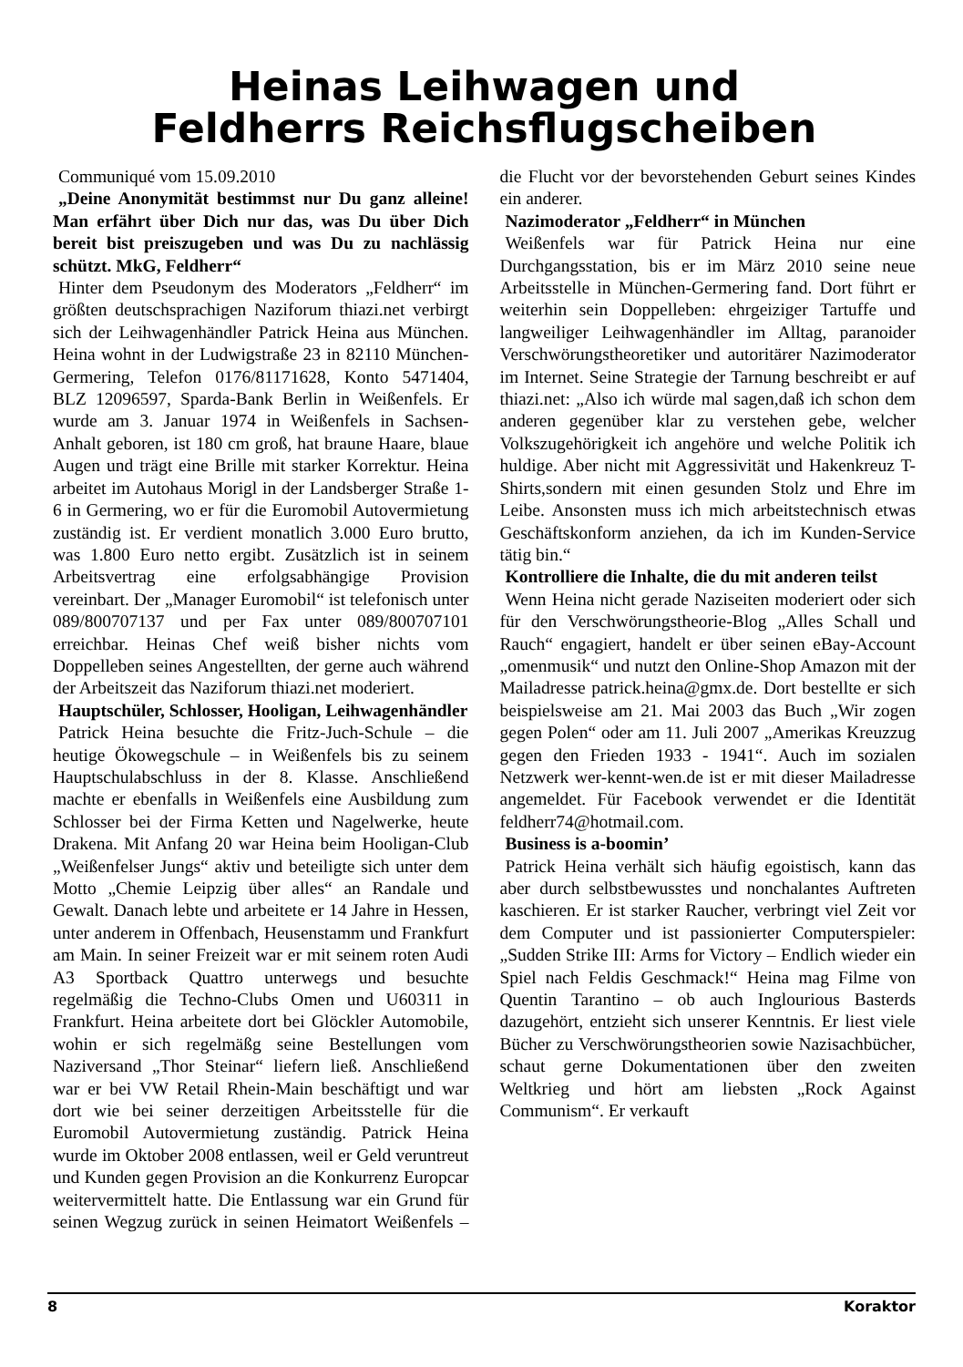Heinas Leihwagen und
Feldherrs Reichsflugscheiben
Communiqué vom 15.09.2010
„Deine Anonymität bestimmst nur Du ganz alleine! Man erfährt über Dich nur das, was Du über Dich bereit bist preiszugeben und was Du zu nachlässig schützt. MkG, Feldherr“
Hinter dem Pseudonym des Moderators „Feldherr“ im größten deutschsprachigen Naziforum thiazi.net verbirgt sich der Leihwagenhändler Patrick Heina aus München. Heina wohnt in der Ludwigstraße 23 in 82110 München-Germering, Telefon 0176/81171628, Konto 5471404, BLZ 12096597, Sparda-Bank Berlin in Weißenfels. Er wurde am 3. Januar 1974 in Weißenfels in Sachsen-Anhalt geboren, ist 180 cm groß, hat braune Haare, blaue Augen und trägt eine Brille mit starker Korrektur. Heina arbeitet im Autohaus Morigl in der Landsberger Straße 1-6 in Germering, wo er für die Euromobil Autovermietung zuständig ist. Er verdient monatlich 3.000 Euro brutto, was 1.800 Euro netto ergibt. Zusätzlich ist in seinem Arbeitsvertrag eine erfolgsabhängige Provision vereinbart. Der „Manager Euromobil“ ist telefonisch unter 089/800707137 und per Fax unter 089/800707101 erreichbar. Heinas Chef weiß bisher nichts vom Doppelleben seines Angestellten, der gerne auch während der Arbeitszeit das Naziforum thiazi.net moderiert.
Hauptschüler, Schlosser, Hooligan, Leihwagenhändler
Patrick Heina besuchte die Fritz-Juch-Schule – die heutige Ökowegschule – in Weißenfels bis zu seinem Hauptschulabschluss in der 8. Klasse. Anschließend machte er ebenfalls in Weißenfels eine Ausbildung zum Schlosser bei der Firma Ketten und Nagelwerke, heute Drakena. Mit Anfang 20 war Heina beim Hooligan-Club „Weißenfelser Jungs“ aktiv und beteiligte sich unter dem Motto „Chemie Leipzig über alles“ an Randale und Gewalt. Danach lebte und arbeitete er 14 Jahre in Hessen, unter anderem in Offenbach, Heusenstamm und Frankfurt am Main. In seiner Freizeit war er mit seinem roten Audi A3 Sportback Quattro unterwegs und besuchte regelmäßig die Techno-Clubs Omen und U60311 in Frankfurt. Heina arbeitete dort bei Glöckler Automobile, wohin er sich regelmäßg seine Bestellungen vom Naziversand „Thor Steinar“ liefern ließ. Anschließend war er bei VW Retail Rhein-Main beschäftigt und war dort wie bei seiner derzeitigen Arbeitsstelle für die Euromobil Autovermietung zuständig. Patrick Heina wurde im Oktober 2008 entlassen, weil er Geld veruntreut und Kunden gegen Provision an die Konkurrenz Europcar weitervermittelt hatte. Die Entlassung war ein Grund für seinen Wegzug zurück in seinen Heimatort Weißenfels – die Flucht vor der bevorstehenden Geburt seines Kindes ein anderer.
Nazimoderator „Feldherr“ in München
Weißenfels war für Patrick Heina nur eine Durchgangsstation, bis er im März 2010 seine neue Arbeitsstelle in München-Germering fand. Dort führt er weiterhin sein Doppelleben: ehrgeiziger Tartuffe und langweiliger Leihwagenhändler im Alltag, paranoider Verschwörungstheoretiker und autoritärer Nazimoderator im Internet. Seine Strategie der Tarnung beschreibt er auf thiazi.net: „Also ich würde mal sagen,daß ich schon dem anderen gegenüber klar zu verstehen gebe, welcher Volkszugehörigkeit ich angehöre und welche Politik ich huldige. Aber nicht mit Aggressivität und Hakenkreuz T-Shirts,sondern mit einen gesunden Stolz und Ehre im Leibe. Ansonsten muss ich mich arbeitstechnisch etwas Geschäftskonform anziehen, da ich im Kunden-Service tätig bin.“
Kontrolliere die Inhalte, die du mit anderen teilst
Wenn Heina nicht gerade Naziseiten moderiert oder sich für den Verschwörungstheorie-Blog „Alles Schall und Rauch“ engagiert, handelt er über seinen eBay-Account „omenmusik“ und nutzt den Online-Shop Amazon mit der Mailadresse patrick.heina@gmx.de. Dort bestellte er sich beispielsweise am 21. Mai 2003 das Buch „Wir zogen gegen Polen“ oder am 11. Juli 2007 „Amerikas Kreuzzug gegen den Frieden 1933 - 1941“. Auch im sozialen Netzwerk wer-kennt-wen.de ist er mit dieser Mailadresse angemeldet. Für Facebook verwendet er die Identität feldherr74@hotmail.com.
Business is a-boomin’
Patrick Heina verhält sich häufig egoistisch, kann das aber durch selbstbewusstes und nonchalantes Auftreten kaschieren. Er ist starker Raucher, verbringt viel Zeit vor dem Computer und ist passionierter Computerspieler: „Sudden Strike III: Arms for Victory – Endlich wieder ein Spiel nach Feldis Geschmack!“ Heina mag Filme von Quentin Tarantino – ob auch Inglourious Basterds dazugehört, entzieht sich unserer Kenntnis. Er liest viele Bücher zu Verschwörungstheorien sowie Nazisachbücher, schaut gerne Dokumentationen über den zweiten Weltkrieg und hört am liebsten „Rock Against Communism“. Er verkauft
8 Koraktor